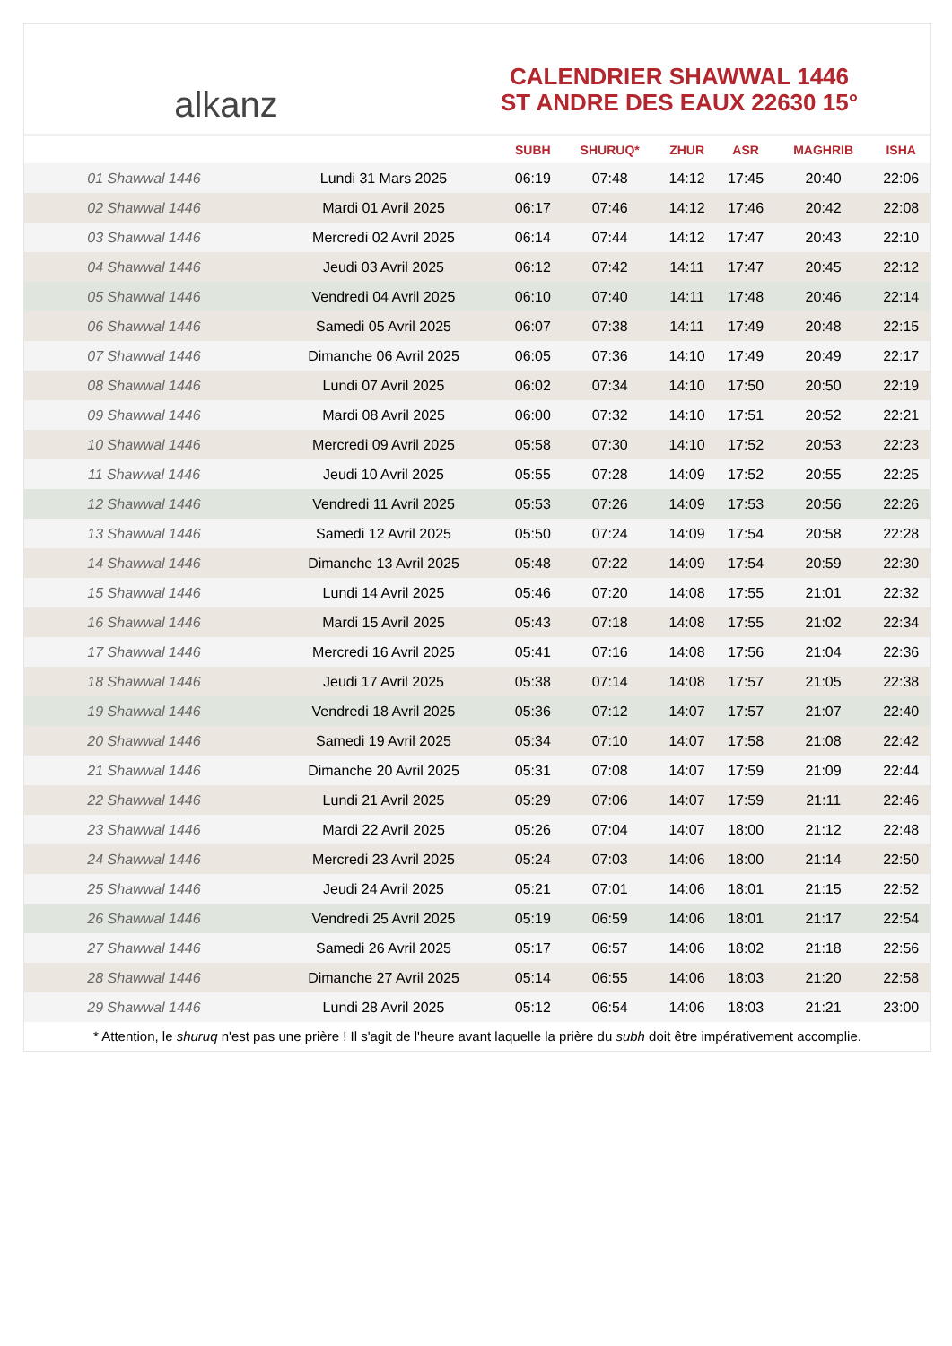alkanz
CALENDRIER SHAWWAL 1446
ST ANDRE DES EAUX 22630 15°
| | | SUBH | SHURUQ* | ZHUR | ASR | MAGHRIB | ISHA |
| --- | --- | --- | --- | --- | --- | --- | --- |
| 01 Shawwal 1446 | Lundi 31 Mars 2025 | 06:19 | 07:48 | 14:12 | 17:45 | 20:40 | 22:06 |
| 02 Shawwal 1446 | Mardi 01 Avril 2025 | 06:17 | 07:46 | 14:12 | 17:46 | 20:42 | 22:08 |
| 03 Shawwal 1446 | Mercredi 02 Avril 2025 | 06:14 | 07:44 | 14:12 | 17:47 | 20:43 | 22:10 |
| 04 Shawwal 1446 | Jeudi 03 Avril 2025 | 06:12 | 07:42 | 14:11 | 17:47 | 20:45 | 22:12 |
| 05 Shawwal 1446 | Vendredi 04 Avril 2025 | 06:10 | 07:40 | 14:11 | 17:48 | 20:46 | 22:14 |
| 06 Shawwal 1446 | Samedi 05 Avril 2025 | 06:07 | 07:38 | 14:11 | 17:49 | 20:48 | 22:15 |
| 07 Shawwal 1446 | Dimanche 06 Avril 2025 | 06:05 | 07:36 | 14:10 | 17:49 | 20:49 | 22:17 |
| 08 Shawwal 1446 | Lundi 07 Avril 2025 | 06:02 | 07:34 | 14:10 | 17:50 | 20:50 | 22:19 |
| 09 Shawwal 1446 | Mardi 08 Avril 2025 | 06:00 | 07:32 | 14:10 | 17:51 | 20:52 | 22:21 |
| 10 Shawwal 1446 | Mercredi 09 Avril 2025 | 05:58 | 07:30 | 14:10 | 17:52 | 20:53 | 22:23 |
| 11 Shawwal 1446 | Jeudi 10 Avril 2025 | 05:55 | 07:28 | 14:09 | 17:52 | 20:55 | 22:25 |
| 12 Shawwal 1446 | Vendredi 11 Avril 2025 | 05:53 | 07:26 | 14:09 | 17:53 | 20:56 | 22:26 |
| 13 Shawwal 1446 | Samedi 12 Avril 2025 | 05:50 | 07:24 | 14:09 | 17:54 | 20:58 | 22:28 |
| 14 Shawwal 1446 | Dimanche 13 Avril 2025 | 05:48 | 07:22 | 14:09 | 17:54 | 20:59 | 22:30 |
| 15 Shawwal 1446 | Lundi 14 Avril 2025 | 05:46 | 07:20 | 14:08 | 17:55 | 21:01 | 22:32 |
| 16 Shawwal 1446 | Mardi 15 Avril 2025 | 05:43 | 07:18 | 14:08 | 17:55 | 21:02 | 22:34 |
| 17 Shawwal 1446 | Mercredi 16 Avril 2025 | 05:41 | 07:16 | 14:08 | 17:56 | 21:04 | 22:36 |
| 18 Shawwal 1446 | Jeudi 17 Avril 2025 | 05:38 | 07:14 | 14:08 | 17:57 | 21:05 | 22:38 |
| 19 Shawwal 1446 | Vendredi 18 Avril 2025 | 05:36 | 07:12 | 14:07 | 17:57 | 21:07 | 22:40 |
| 20 Shawwal 1446 | Samedi 19 Avril 2025 | 05:34 | 07:10 | 14:07 | 17:58 | 21:08 | 22:42 |
| 21 Shawwal 1446 | Dimanche 20 Avril 2025 | 05:31 | 07:08 | 14:07 | 17:59 | 21:09 | 22:44 |
| 22 Shawwal 1446 | Lundi 21 Avril 2025 | 05:29 | 07:06 | 14:07 | 17:59 | 21:11 | 22:46 |
| 23 Shawwal 1446 | Mardi 22 Avril 2025 | 05:26 | 07:04 | 14:07 | 18:00 | 21:12 | 22:48 |
| 24 Shawwal 1446 | Mercredi 23 Avril 2025 | 05:24 | 07:03 | 14:06 | 18:00 | 21:14 | 22:50 |
| 25 Shawwal 1446 | Jeudi 24 Avril 2025 | 05:21 | 07:01 | 14:06 | 18:01 | 21:15 | 22:52 |
| 26 Shawwal 1446 | Vendredi 25 Avril 2025 | 05:19 | 06:59 | 14:06 | 18:01 | 21:17 | 22:54 |
| 27 Shawwal 1446 | Samedi 26 Avril 2025 | 05:17 | 06:57 | 14:06 | 18:02 | 21:18 | 22:56 |
| 28 Shawwal 1446 | Dimanche 27 Avril 2025 | 05:14 | 06:55 | 14:06 | 18:03 | 21:20 | 22:58 |
| 29 Shawwal 1446 | Lundi 28 Avril 2025 | 05:12 | 06:54 | 14:06 | 18:03 | 21:21 | 23:00 |
* Attention, le shuruq n'est pas une prière ! Il s'agit de l'heure avant laquelle la prière du subh doit être impérativement accomplie.